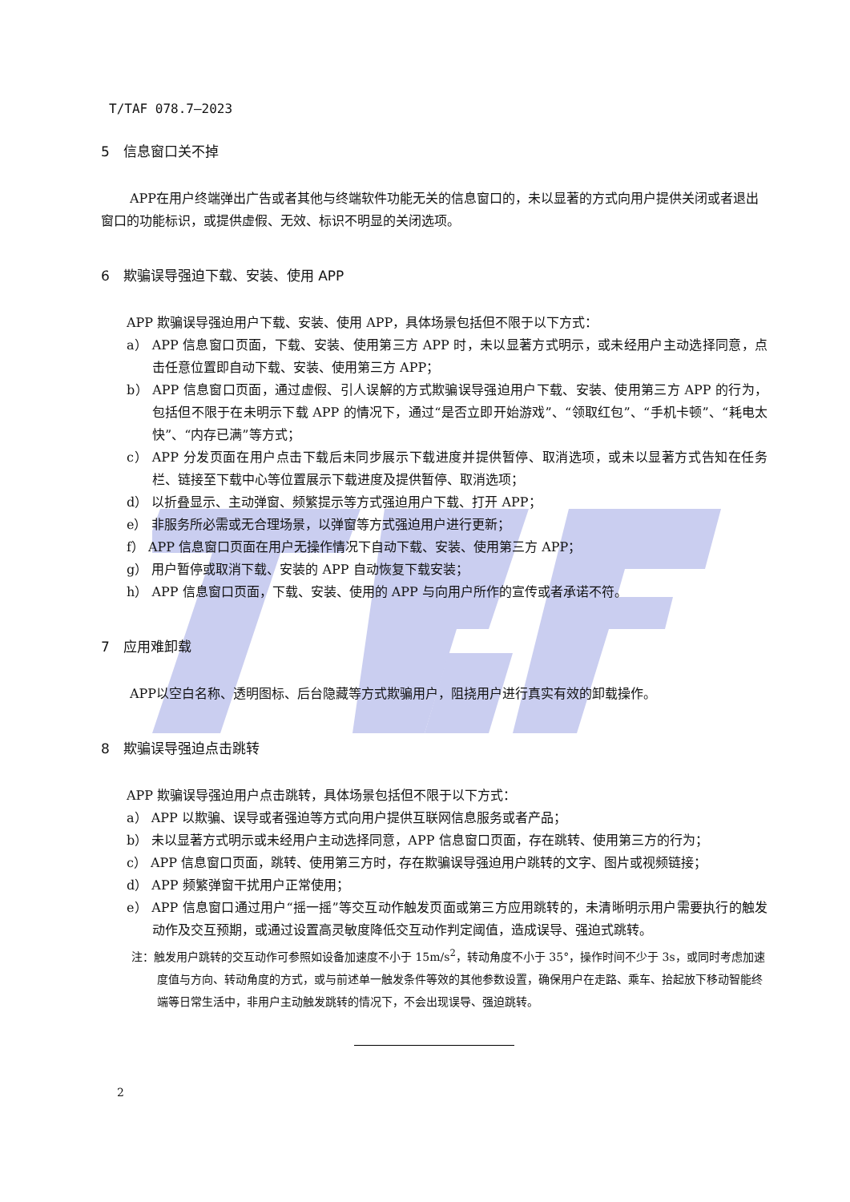T/TAF 078.7—2023
5　信息窗口关不掉
APP在用户终端弹出广告或者其他与终端软件功能无关的信息窗口的，未以显著的方式向用户提供关闭或者退出窗口的功能标识，或提供虚假、无效、标识不明显的关闭选项。
6　欺骗误导强迫下载、安装、使用 APP
APP 欺骗误导强迫用户下载、安装、使用 APP，具体场景包括但不限于以下方式：
a） APP 信息窗口页面，下载、安装、使用第三方 APP 时，未以显著方式明示，或未经用户主动选择同意，点击任意位置即自动下载、安装、使用第三方 APP；
b） APP 信息窗口页面，通过虚假、引人误解的方式欺骗误导强迫用户下载、安装、使用第三方 APP 的行为，包括但不限于在未明示下载 APP 的情况下，通过“是否立即开始游戏”、“领取红包”、“手机卡顿”、“耗电太快”、“内存已满”等方式；
c） APP 分发页面在用户点击下载后未同步展示下载进度并提供暂停、取消选项，或未以显著方式告知在任务栏、链接至下载中心等位置展示下载进度及提供暂停、取消选项；
d） 以折叠显示、主动弹窗、频繁提示等方式强迫用户下载、打开 APP；
e） 非服务所必需或无合理场景，以弹窗等方式强迫用户进行更新；
f） APP 信息窗口页面在用户无操作情况下自动下载、安装、使用第三方 APP；
g） 用户暂停或取消下载、安装的 APP 自动恢复下载安装；
h） APP 信息窗口页面，下载、安装、使用的 APP 与向用户所作的宣传或者承诺不符。
7　应用难卸载
APP以空白名称、透明图标、后台隐藏等方式欺骗用户，阻挠用户进行真实有效的卸载操作。
8　欺骗误导强迫点击跳转
APP 欺骗误导强迫用户点击跳转，具体场景包括但不限于以下方式：
a） APP 以欺骗、误导或者强迫等方式向用户提供互联网信息服务或者产品；
b） 未以显著方式明示或未经用户主动选择同意，APP 信息窗口页面，存在跳转、使用第三方的行为；
c） APP 信息窗口页面，跳转、使用第三方时，存在欺骗误导强迫用户跳转的文字、图片或视频链接；
d） APP 频繁弹窗干扰用户正常使用；
e） APP 信息窗口通过用户“摇一摇”等交互动作触发页面或第三方应用跳转的，未清晰明示用户需要执行的触发动作及交互预期，或通过设置高灵敏度降低交互动作判定阈值，造成误导、强迫式跳转。
注：触发用户跳转的交互动作可参照如设备加速度不小于 15m/s<sup>2</sup>，转动角度不小于 35°，操作时间不少于 3s，或同时考虑加速度值与方向、转动角度的方式，或与前述单一触发条件等效的其他参数设置，确保用户在走路、乘车、拾起放下移动智能终端等日常生活中，非用户主动触发跳转的情况下，不会出现误导、强迫跳转。
2